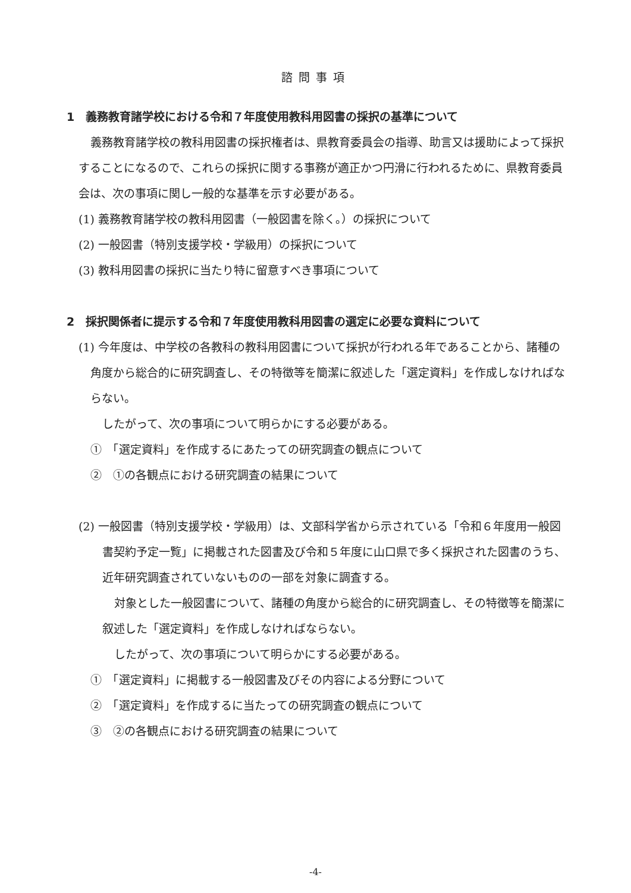諮問事項
1　義務教育諸学校における令和７年度使用教科用図書の採択の基準について
義務教育諸学校の教科用図書の採択権者は、県教育委員会の指導、助言又は援助によって採択することになるので、これらの採択に関する事務が適正かつ円滑に行われるために、県教育委員会は、次の事項に関し一般的な基準を示す必要がある。
(1) 義務教育諸学校の教科用図書（一般図書を除く。）の採択について
(2) 一般図書（特別支援学校・学級用）の採択について
(3) 教科用図書の採択に当たり特に留意すべき事項について
2　採択関係者に提示する令和７年度使用教科用図書の選定に必要な資料について
(1) 今年度は、中学校の各教科の教科用図書について採択が行われる年であることから、諸種の角度から総合的に研究調査し、その特徴等を簡潔に叙述した「選定資料」を作成しなければならない。
したがって、次の事項について明らかにする必要がある。
①　「選定資料」を作成するにあたっての研究調査の観点について
②　①の各観点における研究調査の結果について
(2) 一般図書（特別支援学校・学級用）は、文部科学省から示されている「令和６年度用一般図書契約予定一覧」に掲載された図書及び令和５年度に山口県で多く採択された図書のうち、近年研究調査されていないものの一部を対象に調査する。
対象とした一般図書について、諸種の角度から総合的に研究調査し、その特徴等を簡潔に叙述した「選定資料」を作成しなければならない。
したがって、次の事項について明らかにする必要がある。
①　「選定資料」に掲載する一般図書及びその内容による分野について
②　「選定資料」を作成するに当たっての研究調査の観点について
③　②の各観点における研究調査の結果について
-4-